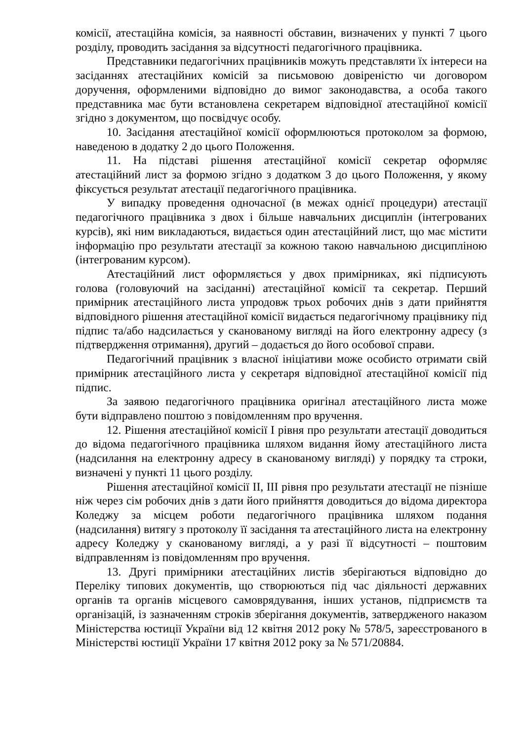комісії, атестаційна комісія, за наявності обставин, визначених у пункті 7 цього розділу, проводить засідання за відсутності педагогічного працівника.
Представники педагогічних працівників можуть представляти їх інтереси на засіданнях атестаційних комісій за письмовою довіреністю чи договором доручення, оформленими відповідно до вимог законодавства, а особа такого представника має бути встановлена секретарем відповідної атестаційної комісії згідно з документом, що посвідчує особу.
10. Засідання атестаційної комісії оформлюються протоколом за формою, наведеною в додатку 2 до цього Положення.
11. На підставі рішення атестаційної комісії секретар оформляє атестаційний лист за формою згідно з додатком 3 до цього Положення, у якому фіксується результат атестації педагогічного працівника.
У випадку проведення одночасної (в межах однієї процедури) атестації педагогічного працівника з двох і більше навчальних дисциплін (інтегрованих курсів), які ним викладаються, видається один атестаційний лист, що має містити інформацію про результати атестації за кожною такою навчальною дисципліною (інтегрованим курсом).
Атестаційний лист оформляється у двох примірниках, які підписують голова (головуючий на засіданні) атестаційної комісії та секретар. Перший примірник атестаційного листа упродовж трьох робочих днів з дати прийняття відповідного рішення атестаційної комісії видається педагогічному працівнику під підпис та/або надсилається у сканованому вигляді на його електронну адресу (з підтвердження отримання), другий – додається до його особової справи.
Педагогічний працівник з власної ініціативи може особисто отримати свій примірник атестаційного листа у секретаря відповідної атестаційної комісії під підпис.
За заявою педагогічного працівника оригінал атестаційного листа може бути відправлено поштою з повідомленням про вручення.
12. Рішення атестаційної комісії І рівня про результати атестації доводиться до відома педагогічного працівника шляхом видання йому атестаційного листа (надсилання на електронну адресу в сканованому вигляді) у порядку та строки, визначені у пункті 11 цього розділу.
Рішення атестаційної комісії ІІ, ІІІ рівня про результати атестації не пізніше ніж через сім робочих днів з дати його прийняття доводиться до відома директора Коледжу за місцем роботи педагогічного працівника шляхом подання (надсилання) витягу з протоколу її засідання та атестаційного листа на електронну адресу Коледжу у сканованому вигляді, а у разі її відсутності – поштовим відправленням із повідомленням про вручення.
13. Другі примірники атестаційних листів зберігаються відповідно до Переліку типових документів, що створюються під час діяльності державних органів та органів місцевого самоврядування, інших установ, підприємств та організацій, із зазначенням строків зберігання документів, затвердженого наказом Міністерства юстиції України від 12 квітня 2012 року № 578/5, зареєстрованого в Міністерстві юстиції України 17 квітня 2012 року за № 571/20884.